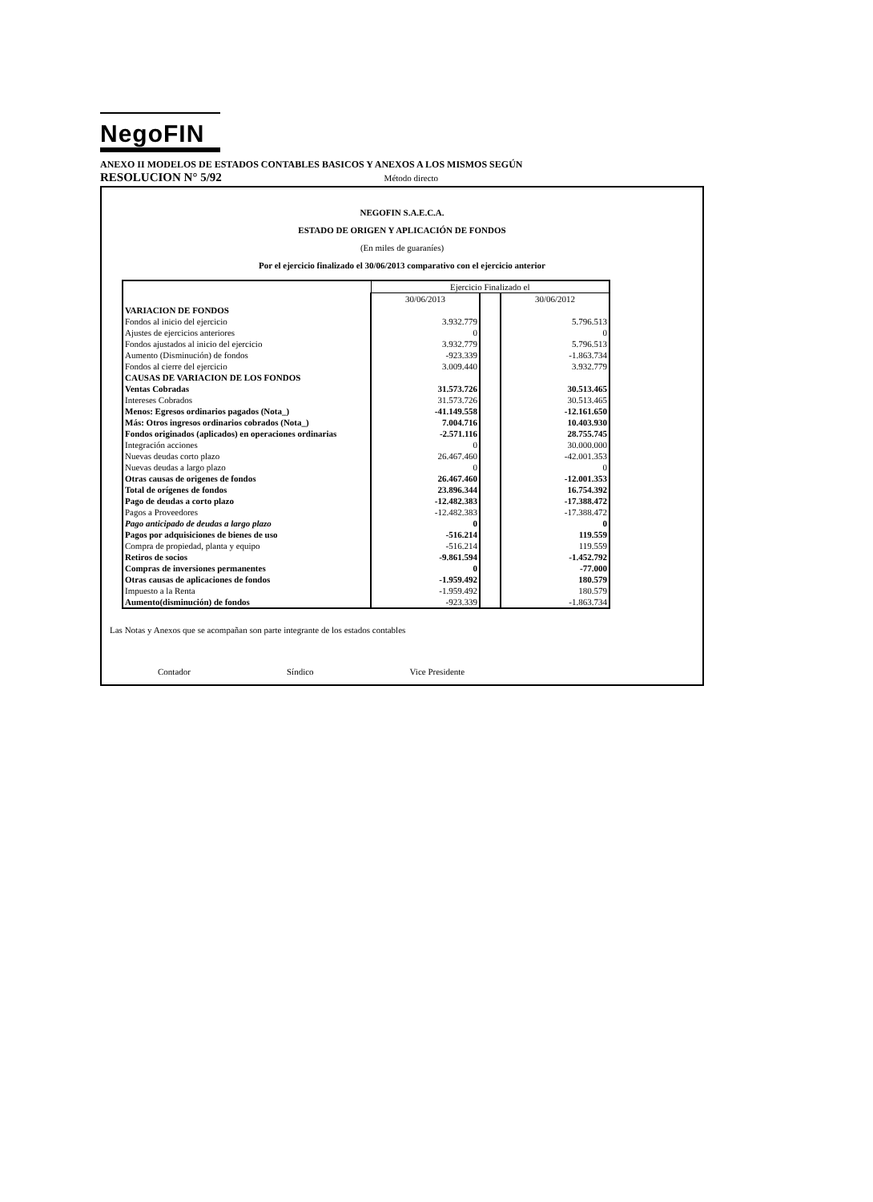NegoFIN
ANEXO II MODELOS DE ESTADOS CONTABLES BASICOS Y ANEXOS A LOS MISMOS SEGÚN
RESOLUCION N° 5/92 Método directo
NEGOFIN S.A.E.C.A.
ESTADO DE ORIGEN Y APLICACIÓN DE FONDOS
(En miles de guaraníes)
Por el ejercicio finalizado el 30/06/2013 comparativo con el ejercicio anterior
| | Ejercicio Finalizado el | | |
| | 30/06/2013 | | 30/06/2012 |
| VARIACION DE FONDOS | | | |
| Fondos al inicio del ejercicio | 3.932.779 | | 5.796.513 |
| Ajustes de ejercicios anteriores | 0 | | 0 |
| Fondos ajustados al inicio del ejercicio | 3.932.779 | | 5.796.513 |
| Aumento (Disminución) de fondos | -923.339 | | -1.863.734 |
| Fondos al cierre del ejercicio | 3.009.440 | | 3.932.779 |
| CAUSAS DE VARIACION DE LOS FONDOS | | | |
| Ventas Cobradas | 31.573.726 | | 30.513.465 |
| Intereses Cobrados | 31.573.726 | | 30.513.465 |
| Menos: Egresos ordinarios pagados (Nota_) | -41.149.558 | | -12.161.650 |
| Más: Otros ingresos ordinarios cobrados (Nota_) | 7.004.716 | | 10.403.930 |
| Fondos originados (aplicados) en operaciones ordinarias | -2.571.116 | | 28.755.745 |
| Integración acciones | 0 | | 30.000.000 |
| Nuevas deudas corto plazo | 26.467.460 | | -42.001.353 |
| Nuevas deudas a largo plazo | 0 | | 0 |
| Otras causas de origenes de fondos | 26.467.460 | | -12.001.353 |
| Total de orígenes de fondos | 23.896.344 | | 16.754.392 |
| Pago de deudas a corto plazo | -12.482.383 | | -17.388.472 |
| Pagos a Proveedores | -12.482.383 | | -17.388.472 |
| Pago anticipado de deudas a largo plazo | 0 | | 0 |
| Pagos por adquisiciones de bienes de uso | -516.214 | | 119.559 |
| Compra de propiedad, planta y equipo | -516.214 | | 119.559 |
| Retiros de socios | -9.861.594 | | -1.452.792 |
| Compras de inversiones permanentes | 0 | | -77.000 |
| Otras causas de aplicaciones de fondos | -1.959.492 | | 180.579 |
| Impuesto a la Renta | -1.959.492 | | 180.579 |
| Aumento(disminución) de fondos | -923.339 | | -1.863.734 |
Las Notas y Anexos que se acompañan son parte integrante de los estados contables
Contador Síndico Vice Presidente